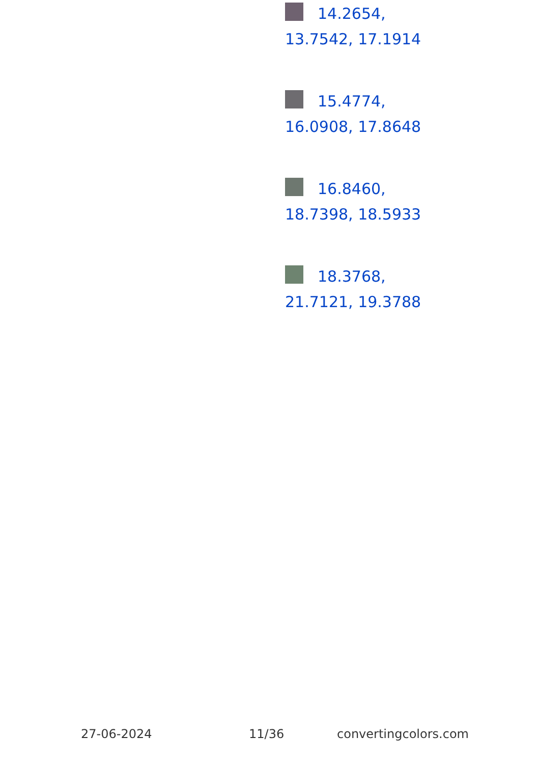14.2654, 13.7542, 17.1914
15.4774, 16.0908, 17.8648
16.8460, 18.7398, 18.5933
18.3768, 21.7121, 19.3788
27-06-2024 11/36 convertingcolors.com